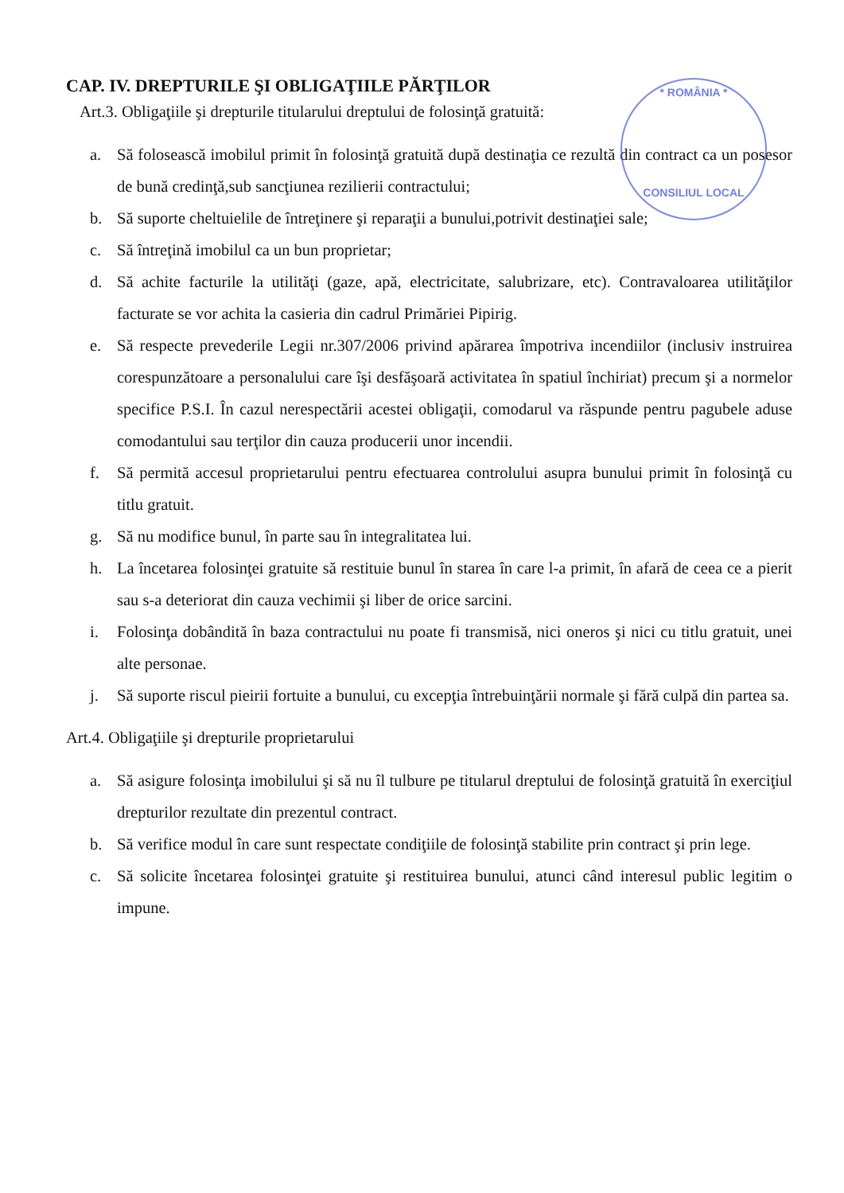* ROMÂNIA *
CONSILIUL LOCAL
CAP. IV. DREPTURILE ŞI OBLIGAŢIILE PĂRŢILOR
Art.3. Obligaţiile şi drepturile titularului dreptului de folosinţă gratuită:
a. Să folosească imobilul primit în folosinţă gratuită după destinaţia ce rezultă din contract ca un posesor de bună credinţă,sub sancţiunea rezilierii contractului;
b. Să suporte cheltuielile de întreţinere şi reparaţii a bunului,potrivit destinaţiei sale;
c. Să întreţină imobilul ca un bun proprietar;
d. Să achite facturile la utilităţi (gaze, apă, electricitate, salubrizare, etc). Contravaloarea utilităţilor facturate se vor achita la casieria din cadrul Primăriei Pipirig.
e. Să respecte prevederile Legii nr.307/2006 privind apărarea împotriva incendiilor (inclusiv instruirea corespunzătoare a personalului care îşi desfăşoară activitatea în spatiul închiriat) precum şi a normelor specifice P.S.I. În cazul nerespectării acestei obligaţii, comodarul va răspunde pentru pagubele aduse comodantului sau terţilor din cauza producerii unor incendii.
f. Să permită accesul proprietarului pentru efectuarea controlului asupra bunului primit în folosinţă cu titlu gratuit.
g. Să nu modifice bunul, în parte sau în integralitatea lui.
h. La încetarea folosinţei gratuite să restituie bunul în starea în care l-a primit, în afară de ceea ce a pierit sau s-a deteriorat din cauza vechimii şi liber de orice sarcini.
i. Folosinţa dobândită în baza contractului nu poate fi transmisă, nici oneros şi nici cu titlu gratuit, unei alte personae.
j. Să suporte riscul pieirii fortuite a bunului, cu excepţia întrebuinţării normale şi fără culpă din partea sa.
Art.4. Obligaţiile şi drepturile proprietarului
a. Să asigure folosinţa imobilului şi să nu îl tulbure pe titularul dreptului de folosinţă gratuită în exerciţiul drepturilor rezultate din prezentul contract.
b. Să verifice modul în care sunt respectate condiţiile de folosinţă stabilite prin contract şi prin lege.
c. Să solicite încetarea folosinţei gratuite şi restituirea bunului, atunci când interesul public legitim o impune.